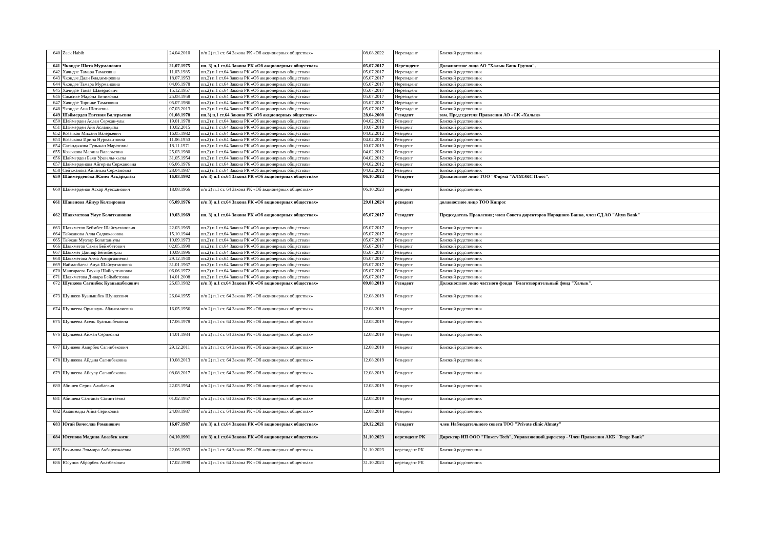| 640 | Zack Habib | 24.04.2010 | п/п 2) п.1 ст. 64 Закона РК «Об акционерных обществах» | 08.08.2022 | Нерезидент | Близкий родственник |
| 641 | Чкоидзе Шота Мурманович | 21.07.1975 | пп. 3) п.1 ст.64 Закона РК «Об акционерных обществах» | 05.07.2017 | Нерезидент | Должностное лицо АО "Халык Банк Грузия". |
| 642 | Хачидзе Тамара Тамазовна | 11.03.1985 | пп.2) п.1 ст.64 Закона РК «Об акционерных обществах» | 05.07.2017 | Нерезидент | Близкий родственник |
| 643 | Чкоидзе Дали Владимировна | 18.07.1953 | пп.2) п.1 ст.64 Закона РК «Об акционерных обществах» | 05.07.2017 | Нерезидент | Близкий родственник |
| 644 | Чкоидзе Тамара Мурмановна | 04.06.1978 | пп.2) п.1 ст.64 Закона РК «Об акционерных обществах» | 05.07.2017 | Нерезидент | Близкий родственник |
| 645 | Хачидзе Тамаз Шавердович | 15.12.1957 | пп.2) п.1 ст.64 Закона РК «Об акционерных обществах» | 05.07.2017 | Нерезидент | Близкий родственник |
| 646 | Симсиве Мадона Бичиковна | 25.08.1958 | пп.2) п.1 ст.64 Закона РК «Об акционерных обществах» | 05.07.2017 | Нерезидент | Близкий родственник |
| 647 | Хачидзе Торнике Тамазович | 05.07.1986 | пп.2) п.1 ст.64 Закона РК «Об акционерных обществах» | 05.07.2017 | Нерезидент | Близкий родственник |
| 648 | Чкоидзе Ана Шотаевна | 07.03.2013 | пп.2) п.1 ст.64 Закона РК «Об акционерных обществах» | 05.07.2017 | Нерезидент | Близкий родственник |
| 649 | Шәймерден Евгения Валерьевна | 01.08.1978 | пп.3) п.1 ст.64 Закона РК «Об акционерных обществах» | 28.04.2008 | Резидент | зам. Председателя Правления АО «СК «Халык» |
| 650 | Шәймерден Аслан Сержан-улы | 19.01.1978 | пп.2) п.1 ст.64 Закона РК «Об акционерных обществах» | 04.02.2012 | Резидент | Близкий родственник |
| 651 | Шәймерден Айя Асланқызы | 10.02.2015 | пп.2) п.1 ст.64 Закона РК «Об акционерных обществах» | 10.07.2019 | Резидент | Близкий родственник |
| 652 | Козачков Михаил Валерьевич | 16.05.1982 | пп.2) п.1 ст.64 Закона РК «Об акционерных обществах» | 04.02.2012 | Резидент | Близкий родственник |
| 653 | Козачкова Ирина Нурвахитовна | 11.06.1950 | пп.2) п.1 ст.64 Закона РК «Об акционерных обществах» | 04.02.2012 | Резидент | Близкий родственник |
| 654 | Сагандыкова Гульжан Маратовна | 18.11.1971 | пп.2) п.1 ст.64 Закона РК «Об акционерных обществах» | 10.07.2019 | Резидент | Близкий родственник |
| 655 | Козачкова Марина Валерьевна | 25.03.1980 | пп.2) п.1 ст.64 Закона РК «Об акционерных обществах» | 04.02.2012 | Резидент | Близкий родственник |
| 656 | Шаймерден Баян Уразалы-кызы | 31.05.1954 | пп.2) п.1 ст.64 Закона РК «Об акционерных обществах» | 04.02.2012 | Резидент | Близкий родственник |
| 657 | Шаймерденова Айгерим Сержановна | 06.06.1976 | пп.2) п.1 ст.64 Закона РК «Об акционерных обществах» | 04.02.2012 | Резидент | Близкий родственник |
| 658 | Сейтжанова Айганым Сержановна | 28.04.1987 | пп.2) п.1 ст.64 Закона РК «Об акционерных обществах» | 04.02.2012 | Резидент | Близкий родственник |
| 659 | Шаймерденова Жәнел Асқарқызы | 16.03.1992 | п/п 3) п.1 ст.64 Закона РК «Об акционерных обществах» | 06.10.2023 | Резидент | Должностное лицо ТОО "Фирма "АЛМЭКС Плюс". |
| 660 | Шаймерденов Аскар Ауесханович | 18.08.1966 | п/п 2) п.1 ст. 64 Закона РК «Об акционерных обществах» | 06.10.2023 | резидент | Близкий родственник |
| 661 | Шаненова Айнур Келтировна | 05.09.1976 | п/п 3) п.1 ст.64 Закона РК «Об акционерных обществах» | 29.01.2024 | резидент | должностное лицо ТОО Кипрос |
| 662 | Шаяхметова Умут Болатхановна | 19.03.1969 | пп. 3) п.1 ст.64 Закона РК «Об акционерных обществах» | 05.07.2017 | Резидент | Председатель Правления; член Совета директоров Народного Банка, член СД АО "Altyn Bank" |
| 663 | Шаяхметов Беймбет Шайсултанович | 22.03.1969 | пп.2) п.1 ст.64 Закона РК «Об акционерных обществах» | 05.07.2017 | Резидент | Близкий родственник |
| 664 | Тайжанова Алла Садвокасовна | 15.10.1944 | пп.2) п.1 ст.64 Закона РК «Об акционерных обществах» | 05.07.2017 | Резидент | Близкий родственник |
| 665 | Тайжан Мухтар Болатханулы | 10.09.1973 | пп.2) п.1 ст.64 Закона РК «Об акционерных обществах» | 05.07.2017 | Резидент | Близкий родственник |
| 666 | Шаяхметов Сакен Беймбетович | 02.05.1990 | пп.2) п.1 ст.64 Закона РК «Об акционерных обществах» | 05.07.2017 | Резидент | Близкий родственник |
| 667 | Шаяхмет Данияр Беймбетұлы | 10.09.1996 | пп.2) п.1 ст.64 Закона РК «Об акционерных обществах» | 05.07.2017 | Резидент | Близкий родственник |
| 668 | Шаяхметова Алма Амиргалиевна | 29.12.1940 | пп.2) п.1 ст.64 Закона РК «Об акционерных обществах» | 05.07.2017 | Резидент | Близкий родственник |
| 669 | Найманбаева Алуа Шайсултановна | 31.01.1967 | пп.2) п.1 ст.64 Закона РК «Об акционерных обществах» | 05.07.2017 | Резидент | Близкий родственник |
| 670 | Малгараева Гаухар Шайсултановна | 06.06.1972 | пп.2) п.1 ст.64 Закона РК «Об акционерных обществах» | 05.07.2017 | Резидент | Близкий родственник |
| 671 | Шаяхметова Динара Беймбетовна | 14.01.2008 | пп.2) п.1 ст.64 Закона РК «Об акционерных обществах» | 05.07.2017 | Резидент | Близкий родственник |
| 672 | Шункеев Сагинбек Куанышбекович | 26.03.1982 | п/п 3) п.1 ст.64 Закона РК «Об акционерных обществах» | 09.08.2019 | Резидент | Должностное лицо частного фонда "Благотворительный фонд "Халык". |
| 673 | Шункеев Куанышбек Шункеевич | 26.04.1955 | п/п 2) п.1 ст. 64 Закона РК «Об акционерных обществах» | 12.08.2019 | Резидент | Близкий родственник |
| 674 | Шункеева Орынкуль Абдыгалиевна | 16.05.1956 | п/п 2) п.1 ст. 64 Закона РК «Об акционерных обществах» | 12.08.2019 | Резидент | Близкий родственник |
| 675 | Шункеева Асель Куанышбековна | 17.06.1978 | п/п 2) п.1 ст. 64 Закона РК «Об акционерных обществах» | 12.08.2019 | Резидент | Близкий родственник |
| 676 | Шункеева Айжан Сериковна | 14.01.1984 | п/п 2) п.1 ст. 64 Закона РК «Об акционерных обществах» | 12.08.2019 | Резидент | Близкий родственник |
| 677 | Шункеев Амирбек Сагинбекович | 29.12.2011 | п/п 2) п.1 ст. 64 Закона РК «Об акционерных обществах» | 12.08.2019 | Резидент | Близкий родственник |
| 678 | Шункеева Айдана Сагинбековна | 10.08.2013 | п/п 2) п.1 ст. 64 Закона РК «Об акционерных обществах» | 12.08.2019 | Резидент | Близкий родственник |
| 679 | Шункеева Айсулу Сагинбековна | 08.08.2017 | п/п 2) п.1 ст. 64 Закона РК «Об акционерных обществах» | 12.08.2019 | Резидент | Близкий родственник |
| 680 | Абишев Серик Алибаевич | 22.03.1954 | п/п 2) п.1 ст. 64 Закона РК «Об акционерных обществах» | 12.08.2019 | Резидент | Близкий родственник |
| 681 | Абишева Салтанат Сагинтаевна | 01.02.1957 | п/п 2) п.1 ст. 64 Закона РК «Об акционерных обществах» | 12.08.2019 | Резидент | Близкий родственник |
| 682 | Амангелды Айна Сериковна | 24.08.1987 | п/п 2) п.1 ст. 64 Закона РК «Об акционерных обществах» | 12.08.2019 | Резидент | Близкий родственник |
| 683 | Югай Вячеслав Романович | 16.07.1987 | п/п 3) п.1 ст.64 Закона РК «Об акционерных обществах» | 20.12.2021 | Резидент | член Наблюдательного совета ТОО "Private clinic Almaty" |
| 684 | Юсупова Мадина Авазбек кизи | 04.10.1991 | п/п 3) п.1 ст.64 Закона РК «Об акционерных обществах» | 31.10.2023 | нерезидент РК | Директор ИП ООО "Finserv Tech", Управляющий директор - Член Правления АКБ "Tenge Bank" |
| 685 | Рахимова Эльмира Акбархожаевна | 22.06.1963 | п/п 2) п.1 ст. 64 Закона РК «Об акционерных обществах» | 31.10.2023 | нерезидент РК | Близкий родственник |
| 686 | Юсупов Аброрбек Авазбекович | 17.02.1990 | п/п 2) п.1 ст. 64 Закона РК «Об акционерных обществах» | 31.10.2023 | нерезидент РК | Близкий родственник |